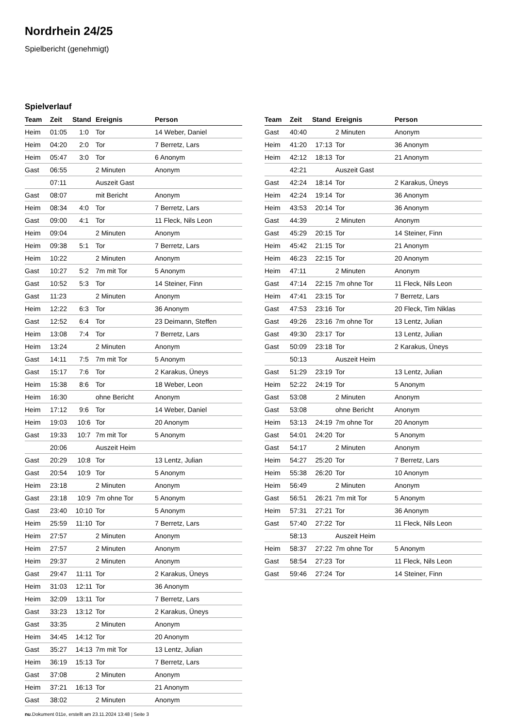Nordrhein 24/25
Spielbericht (genehmigt)
Spielverlauf
| Team | Zeit | Stand | Ereignis | Person |
| --- | --- | --- | --- | --- |
| Heim | 01:05 | 1:0 | Tor | 14 Weber, Daniel |
| Heim | 04:20 | 2:0 | Tor | 7 Berretz, Lars |
| Heim | 05:47 | 3:0 | Tor | 6 Anonym |
| Gast | 06:55 | | 2 Minuten | Anonym |
| | 07:11 | | Auszeit Gast | |
| Gast | 08:07 | | mit Bericht | Anonym |
| Heim | 08:34 | 4:0 | Tor | 7 Berretz, Lars |
| Gast | 09:00 | 4:1 | Tor | 11 Fleck, Nils Leon |
| Heim | 09:04 | | 2 Minuten | Anonym |
| Heim | 09:38 | 5:1 | Tor | 7 Berretz, Lars |
| Heim | 10:22 | | 2 Minuten | Anonym |
| Gast | 10:27 | 5:2 | 7m mit Tor | 5 Anonym |
| Gast | 10:52 | 5:3 | Tor | 14 Steiner, Finn |
| Gast | 11:23 | | 2 Minuten | Anonym |
| Heim | 12:22 | 6:3 | Tor | 36 Anonym |
| Gast | 12:52 | 6:4 | Tor | 23 Deimann, Steffen |
| Heim | 13:08 | 7:4 | Tor | 7 Berretz, Lars |
| Heim | 13:24 | | 2 Minuten | Anonym |
| Gast | 14:11 | 7:5 | 7m mit Tor | 5 Anonym |
| Gast | 15:17 | 7:6 | Tor | 2 Karakus, Üneys |
| Heim | 15:38 | 8:6 | Tor | 18 Weber, Leon |
| Heim | 16:30 | | ohne Bericht | Anonym |
| Heim | 17:12 | 9:6 | Tor | 14 Weber, Daniel |
| Heim | 19:03 | 10:6 | Tor | 20 Anonym |
| Gast | 19:33 | 10:7 | 7m mit Tor | 5 Anonym |
| | 20:06 | | Auszeit Heim | |
| Gast | 20:29 | 10:8 | Tor | 13 Lentz, Julian |
| Gast | 20:54 | 10:9 | Tor | 5 Anonym |
| Heim | 23:18 | | 2 Minuten | Anonym |
| Gast | 23:18 | 10:9 | 7m ohne Tor | 5 Anonym |
| Gast | 23:40 | 10:10 | Tor | 5 Anonym |
| Heim | 25:59 | 11:10 | Tor | 7 Berretz, Lars |
| Heim | 27:57 | | 2 Minuten | Anonym |
| Heim | 27:57 | | 2 Minuten | Anonym |
| Heim | 29:37 | | 2 Minuten | Anonym |
| Gast | 29:47 | 11:11 | Tor | 2 Karakus, Üneys |
| Heim | 31:03 | 12:11 | Tor | 36 Anonym |
| Heim | 32:09 | 13:11 | Tor | 7 Berretz, Lars |
| Gast | 33:23 | 13:12 | Tor | 2 Karakus, Üneys |
| Gast | 33:35 | | 2 Minuten | Anonym |
| Heim | 34:45 | 14:12 | Tor | 20 Anonym |
| Gast | 35:27 | 14:13 | 7m mit Tor | 13 Lentz, Julian |
| Heim | 36:19 | 15:13 | Tor | 7 Berretz, Lars |
| Gast | 37:08 | | 2 Minuten | Anonym |
| Heim | 37:21 | 16:13 | Tor | 21 Anonym |
| Gast | 38:02 | | 2 Minuten | Anonym |
| Team | Zeit | Stand | Ereignis | Person |
| --- | --- | --- | --- | --- |
| Gast | 40:40 | | 2 Minuten | Anonym |
| Heim | 41:20 | 17:13 | Tor | 36 Anonym |
| Heim | 42:12 | 18:13 | Tor | 21 Anonym |
| | 42:21 | | Auszeit Gast | |
| Gast | 42:24 | 18:14 | Tor | 2 Karakus, Üneys |
| Heim | 42:24 | 19:14 | Tor | 36 Anonym |
| Heim | 43:53 | 20:14 | Tor | 36 Anonym |
| Gast | 44:39 | | 2 Minuten | Anonym |
| Gast | 45:29 | 20:15 | Tor | 14 Steiner, Finn |
| Heim | 45:42 | 21:15 | Tor | 21 Anonym |
| Heim | 46:23 | 22:15 | Tor | 20 Anonym |
| Heim | 47:11 | | 2 Minuten | Anonym |
| Gast | 47:14 | 22:15 | 7m ohne Tor | 11 Fleck, Nils Leon |
| Heim | 47:41 | 23:15 | Tor | 7 Berretz, Lars |
| Gast | 47:53 | 23:16 | Tor | 20 Fleck, Tim Niklas |
| Gast | 49:26 | 23:16 | 7m ohne Tor | 13 Lentz, Julian |
| Gast | 49:30 | 23:17 | Tor | 13 Lentz, Julian |
| Gast | 50:09 | 23:18 | Tor | 2 Karakus, Üneys |
| | 50:13 | | Auszeit Heim | |
| Gast | 51:29 | 23:19 | Tor | 13 Lentz, Julian |
| Heim | 52:22 | 24:19 | Tor | 5 Anonym |
| Gast | 53:08 | | 2 Minuten | Anonym |
| Gast | 53:08 | | ohne Bericht | Anonym |
| Heim | 53:13 | 24:19 | 7m ohne Tor | 20 Anonym |
| Gast | 54:01 | 24:20 | Tor | 5 Anonym |
| Gast | 54:17 | | 2 Minuten | Anonym |
| Heim | 54:27 | 25:20 | Tor | 7 Berretz, Lars |
| Heim | 55:38 | 26:20 | Tor | 10 Anonym |
| Heim | 56:49 | | 2 Minuten | Anonym |
| Gast | 56:51 | 26:21 | 7m mit Tor | 5 Anonym |
| Heim | 57:31 | 27:21 | Tor | 36 Anonym |
| Gast | 57:40 | 27:22 | Tor | 11 Fleck, Nils Leon |
| | 58:13 | | Auszeit Heim | |
| Heim | 58:37 | 27:22 | 7m ohne Tor | 5 Anonym |
| Gast | 58:54 | 27:23 | Tor | 11 Fleck, Nils Leon |
| Gast | 59:46 | 27:24 | Tor | 14 Steiner, Finn |
nu.Dokument 011e, erstellt am 23.11.2024 13:48 | Seite 3